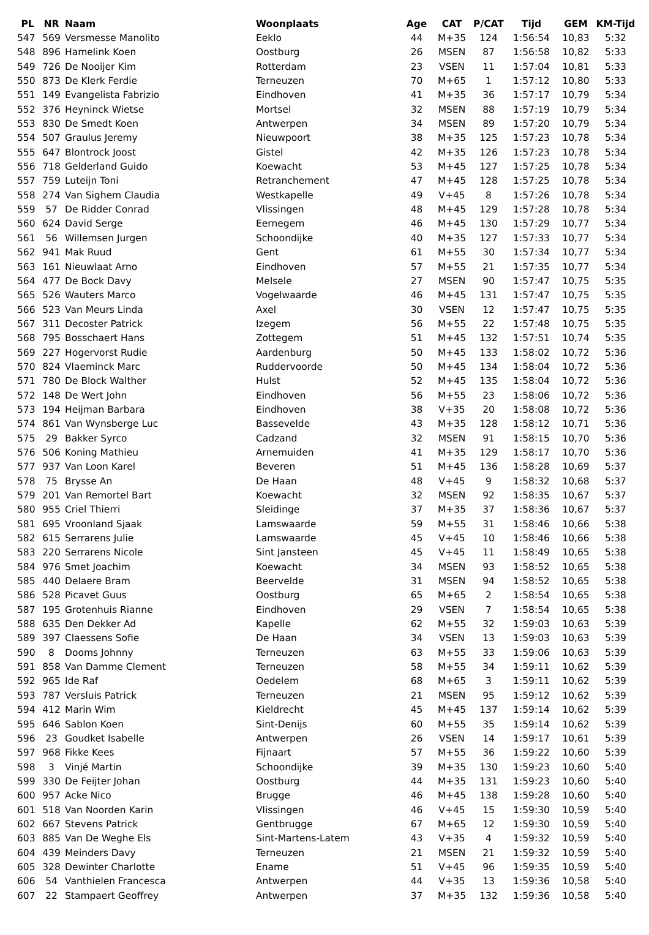| PL | NR | Naam | Woonplaats | Age | CAT | P/CAT | Tijd | GEM | KM-Tijd |
| --- | --- | --- | --- | --- | --- | --- | --- | --- | --- |
| 547 | 569 | Versmesse Manolito | Eeklo | 44 | M+35 | 124 | 1:56:54 | 10,83 | 5:32 |
| 548 | 896 | Hamelink Koen | Oostburg | 26 | MSEN | 87 | 1:56:58 | 10,82 | 5:33 |
| 549 | 726 | De Nooijer Kim | Rotterdam | 23 | VSEN | 11 | 1:57:04 | 10,81 | 5:33 |
| 550 | 873 | De Klerk Ferdie | Terneuzen | 70 | M+65 | 1 | 1:57:12 | 10,80 | 5:33 |
| 551 | 149 | Evangelista Fabrizio | Eindhoven | 41 | M+35 | 36 | 1:57:17 | 10,79 | 5:34 |
| 552 | 376 | Heyninck Wietse | Mortsel | 32 | MSEN | 88 | 1:57:19 | 10,79 | 5:34 |
| 553 | 830 | De Smedt Koen | Antwerpen | 34 | MSEN | 89 | 1:57:20 | 10,79 | 5:34 |
| 554 | 507 | Graulus Jeremy | Nieuwpoort | 38 | M+35 | 125 | 1:57:23 | 10,78 | 5:34 |
| 555 | 647 | Blontrock Joost | Gistel | 42 | M+35 | 126 | 1:57:23 | 10,78 | 5:34 |
| 556 | 718 | Gelderland Guido | Koewacht | 53 | M+45 | 127 | 1:57:25 | 10,78 | 5:34 |
| 557 | 759 | Luteijn Toni | Retranchement | 47 | M+45 | 128 | 1:57:25 | 10,78 | 5:34 |
| 558 | 274 | Van Sighem Claudia | Westkapelle | 49 | V+45 | 8 | 1:57:26 | 10,78 | 5:34 |
| 559 | 57 | De Ridder Conrad | Vlissingen | 48 | M+45 | 129 | 1:57:28 | 10,78 | 5:34 |
| 560 | 624 | David Serge | Eernegem | 46 | M+45 | 130 | 1:57:29 | 10,77 | 5:34 |
| 561 | 56 | Willemsen Jurgen | Schoondijke | 40 | M+35 | 127 | 1:57:33 | 10,77 | 5:34 |
| 562 | 941 | Mak Ruud | Gent | 61 | M+55 | 30 | 1:57:34 | 10,77 | 5:34 |
| 563 | 161 | Nieuwlaat Arno | Eindhoven | 57 | M+55 | 21 | 1:57:35 | 10,77 | 5:34 |
| 564 | 477 | De Bock Davy | Melsele | 27 | MSEN | 90 | 1:57:47 | 10,75 | 5:35 |
| 565 | 526 | Wauters Marco | Vogelwaarde | 46 | M+45 | 131 | 1:57:47 | 10,75 | 5:35 |
| 566 | 523 | Van Meurs Linda | Axel | 30 | VSEN | 12 | 1:57:47 | 10,75 | 5:35 |
| 567 | 311 | Decoster Patrick | Izegem | 56 | M+55 | 22 | 1:57:48 | 10,75 | 5:35 |
| 568 | 795 | Bosschaert Hans | Zottegem | 51 | M+45 | 132 | 1:57:51 | 10,74 | 5:35 |
| 569 | 227 | Hogervorst Rudie | Aardenburg | 50 | M+45 | 133 | 1:58:02 | 10,72 | 5:36 |
| 570 | 824 | Vlaeminck Marc | Ruddervoorde | 50 | M+45 | 134 | 1:58:04 | 10,72 | 5:36 |
| 571 | 780 | De Block Walther | Hulst | 52 | M+45 | 135 | 1:58:04 | 10,72 | 5:36 |
| 572 | 148 | De Wert John | Eindhoven | 56 | M+55 | 23 | 1:58:06 | 10,72 | 5:36 |
| 573 | 194 | Heijman Barbara | Eindhoven | 38 | V+35 | 20 | 1:58:08 | 10,72 | 5:36 |
| 574 | 861 | Van Wynsberge Luc | Bassevelde | 43 | M+35 | 128 | 1:58:12 | 10,71 | 5:36 |
| 575 | 29 | Bakker Syrco | Cadzand | 32 | MSEN | 91 | 1:58:15 | 10,70 | 5:36 |
| 576 | 506 | Koning Mathieu | Arnemuiden | 41 | M+35 | 129 | 1:58:17 | 10,70 | 5:36 |
| 577 | 937 | Van Loon Karel | Beveren | 51 | M+45 | 136 | 1:58:28 | 10,69 | 5:37 |
| 578 | 75 | Brysse An | De Haan | 48 | V+45 | 9 | 1:58:32 | 10,68 | 5:37 |
| 579 | 201 | Van Remortel Bart | Koewacht | 32 | MSEN | 92 | 1:58:35 | 10,67 | 5:37 |
| 580 | 955 | Criel Thierri | Sleidinge | 37 | M+35 | 37 | 1:58:36 | 10,67 | 5:37 |
| 581 | 695 | Vroonland Sjaak | Lamswaarde | 59 | M+55 | 31 | 1:58:46 | 10,66 | 5:38 |
| 582 | 615 | Serrarens Julie | Lamswaarde | 45 | V+45 | 10 | 1:58:46 | 10,66 | 5:38 |
| 583 | 220 | Serrarens Nicole | Sint Jansteen | 45 | V+45 | 11 | 1:58:49 | 10,65 | 5:38 |
| 584 | 976 | Smet Joachim | Koewacht | 34 | MSEN | 93 | 1:58:52 | 10,65 | 5:38 |
| 585 | 440 | Delaere Bram | Beervelde | 31 | MSEN | 94 | 1:58:52 | 10,65 | 5:38 |
| 586 | 528 | Picavet Guus | Oostburg | 65 | M+65 | 2 | 1:58:54 | 10,65 | 5:38 |
| 587 | 195 | Grotenhuis Rianne | Eindhoven | 29 | VSEN | 7 | 1:58:54 | 10,65 | 5:38 |
| 588 | 635 | Den Dekker Ad | Kapelle | 62 | M+55 | 32 | 1:59:03 | 10,63 | 5:39 |
| 589 | 397 | Claessens Sofie | De Haan | 34 | VSEN | 13 | 1:59:03 | 10,63 | 5:39 |
| 590 | 8 | Dooms Johnny | Terneuzen | 63 | M+55 | 33 | 1:59:06 | 10,63 | 5:39 |
| 591 | 858 | Van Damme Clement | Terneuzen | 58 | M+55 | 34 | 1:59:11 | 10,62 | 5:39 |
| 592 | 965 | Ide Raf | Oedelem | 68 | M+65 | 3 | 1:59:11 | 10,62 | 5:39 |
| 593 | 787 | Versluis Patrick | Terneuzen | 21 | MSEN | 95 | 1:59:12 | 10,62 | 5:39 |
| 594 | 412 | Marin Wim | Kieldrecht | 45 | M+45 | 137 | 1:59:14 | 10,62 | 5:39 |
| 595 | 646 | Sablon Koen | Sint-Denijs | 60 | M+55 | 35 | 1:59:14 | 10,62 | 5:39 |
| 596 | 23 | Goudket Isabelle | Antwerpen | 26 | VSEN | 14 | 1:59:17 | 10,61 | 5:39 |
| 597 | 968 | Fikke Kees | Fijnaart | 57 | M+55 | 36 | 1:59:22 | 10,60 | 5:39 |
| 598 | 3 | Vinjé Martin | Schoondijke | 39 | M+35 | 130 | 1:59:23 | 10,60 | 5:40 |
| 599 | 330 | De Feijter Johan | Oostburg | 44 | M+35 | 131 | 1:59:23 | 10,60 | 5:40 |
| 600 | 957 | Acke Nico | Brugge | 46 | M+45 | 138 | 1:59:28 | 10,60 | 5:40 |
| 601 | 518 | Van Noorden Karin | Vlissingen | 46 | V+45 | 15 | 1:59:30 | 10,59 | 5:40 |
| 602 | 667 | Stevens Patrick | Gentbrugge | 67 | M+65 | 12 | 1:59:30 | 10,59 | 5:40 |
| 603 | 885 | Van De Weghe Els | Sint-Martens-Latem | 43 | V+35 | 4 | 1:59:32 | 10,59 | 5:40 |
| 604 | 439 | Meinders Davy | Terneuzen | 21 | MSEN | 21 | 1:59:32 | 10,59 | 5:40 |
| 605 | 328 | Dewinter Charlotte | Ename | 51 | V+45 | 96 | 1:59:35 | 10,59 | 5:40 |
| 606 | 54 | Vanthielen Francesca | Antwerpen | 44 | V+35 | 13 | 1:59:36 | 10,58 | 5:40 |
| 607 | 22 | Stampaert Geoffrey | Antwerpen | 37 | M+35 | 132 | 1:59:36 | 10,58 | 5:40 |